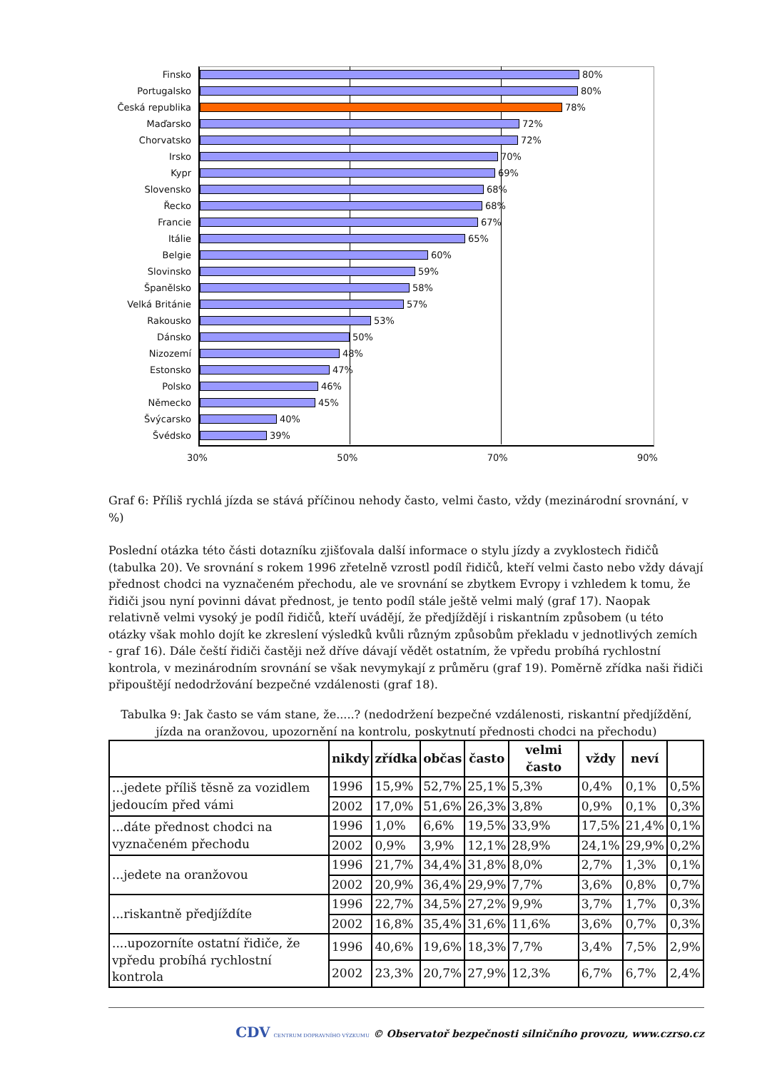Finsko 80%
Portugalsko 80%
Česká republika 78%
Maďarsko 72%
Chorvatsko 72%
Irsko 70%
Kypr 69%
Slovensko 68%
Řecko 68%
Francie 67%
Itálie 65%
Belgie 60%
Slovinsko 59%
Španělsko 58%
Velká Británie 57%
Rakousko 53%
Dánsko 50%
Nizozemí 48%
Estonsko 47%
Polsko 46%
Německo 45%
Švýcarsko 40%
Švédsko 39%
30% 50% 70% 90%
Graf 6: Příliš rychlá jízda se stává příčinou nehody často, velmi často, vždy (mezinárodní srovnání, v %)
Poslední otázka této části dotazníku zjišťovala další informace o stylu jízdy a zvyklostech řidičů (tabulka 20). Ve srovnání s rokem 1996 zřetelně vzrostl podíl řidičů, kteří velmi často nebo vždy dávají přednost chodci na vyznačeném přechodu, ale ve srovnání se zbytkem Evropy i vzhledem k tomu, že řidiči jsou nyní povinni dávat přednost, je tento podíl stále ještě velmi malý (graf 17). Naopak relativně velmi vysoký je podíl řidičů, kteří uvádějí, že předjíždějí i riskantním způsobem (u této otázky však mohlo dojít ke zkreslení výsledků kvůli různým způsobům překladu v jednotlivých zemích - graf 16). Dále čeští řidiči častěji než dříve dávají vědět ostatním, že vpředu probíhá rychlostní kontrola, v mezinárodním srovnání se však nevymykají z průměru (graf 19). Poměrně zřídka naši řidiči připouštějí nedodržování bezpečné vzdálenosti (graf 18).
Tabulka 9: Jak často se vám stane, že.....? (nedodržení bezpečné vzdálenosti, riskantní předjíždění, jízda na oranžovou, upozornění na kontrolu, poskytnutí přednosti chodci na přechodu)
| | nikdy | zřídka | občas | často | velmi často | vždy | neví | |
| --- | --- | --- | --- | --- | --- | --- | --- | --- |
| ...jedete příliš těsně za vozidlem jedoucím před vámi | 1996 | 15,9% | 52,7% | 25,1% | 5,3% | 0,4% | 0,1% | 0,5% |
| | 2002 | 17,0% | 51,6% | 26,3% | 3,8% | 0,9% | 0,1% | 0,3% |
| ...dáte přednost chodci na vyznačeném přechodu | 1996 | 1,0% | 6,6% | 19,5% | 33,9% | 17,5% | 21,4% | 0,1% |
| | 2002 | 0,9% | 3,9% | 12,1% | 28,9% | 24,1% | 29,9% | 0,2% |
| ...jedete na oranžovou | 1996 | 21,7% | 34,4% | 31,8% | 8,0% | 2,7% | 1,3% | 0,1% |
| | 2002 | 20,9% | 36,4% | 29,9% | 7,7% | 3,6% | 0,8% | 0,7% |
| ...riskantně předjíždíte | 1996 | 22,7% | 34,5% | 27,2% | 9,9% | 3,7% | 1,7% | 0,3% |
| | 2002 | 16,8% | 35,4% | 31,6% | 11,6% | 3,6% | 0,7% | 0,3% |
| ....upozorníte ostatní řidiče, že vpředu probíhá rychlostní kontrola | 1996 | 40,6% | 19,6% | 18,3% | 7,7% | 3,4% | 7,5% | 2,9% |
| | 2002 | 23,3% | 20,7% | 27,9% | 12,3% | 6,7% | 6,7% | 2,4% |
CDV CENTRUM DOPRAVNÍHO VÝZKUMU © Observatoř bezpečnosti silničního provozu, www.czrso.cz